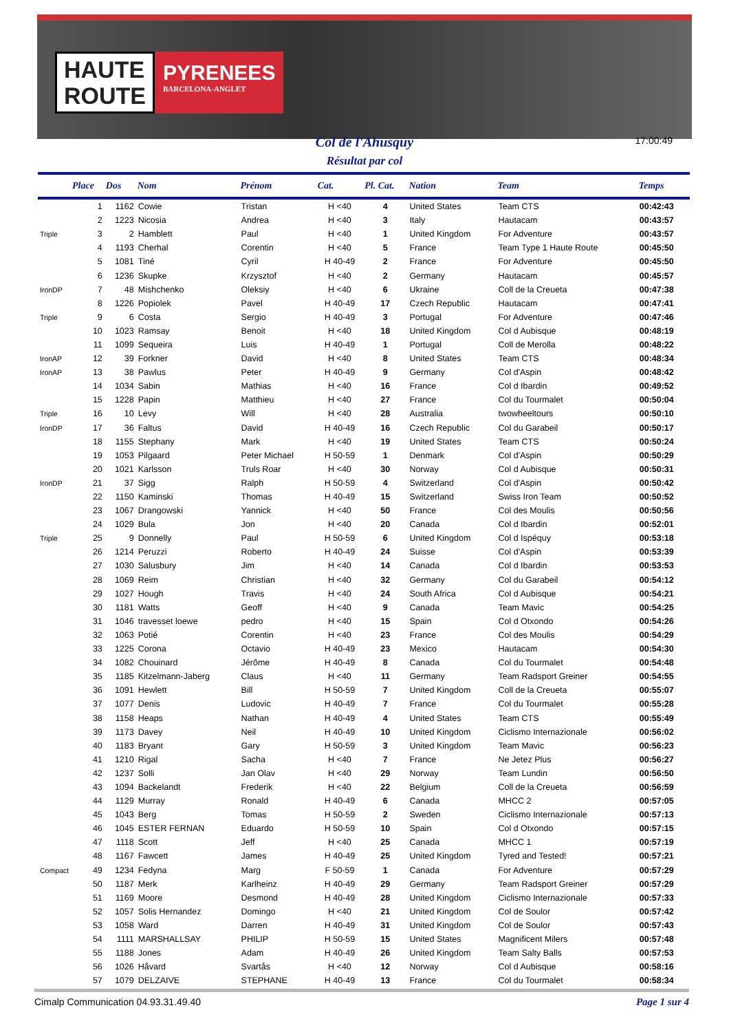HAUTE
ROUTE
PYRENEES
BARCELONA-ANGLET
Col de l'Ahusquy
Résultat par col
17:00:49
| | Place | Dos | Nom | Prénom | Cat. | Pl. Cat. | Nation | Team | Temps |
| --- | --- | --- | --- | --- | --- | --- | --- | --- | --- |
| | 1 | 1162 | Cowie | Tristan | H <40 | 4 | United States | Team CTS | 00:42:43 |
| | 2 | 1223 | Nicosia | Andrea | H <40 | 3 | Italy | Hautacam | 00:43:57 |
| Triple | 3 | 2 | Hamblett | Paul | H <40 | 1 | United Kingdom | For Adventure | 00:43:57 |
| | 4 | 1193 | Cherhal | Corentin | H <40 | 5 | France | Team Type 1 Haute Route | 00:45:50 |
| | 5 | 1081 | Tiné | Cyril | H 40-49 | 2 | France | For Adventure | 00:45:50 |
| | 6 | 1236 | Skupke | Krzysztof | H <40 | 2 | Germany | Hautacam | 00:45:57 |
| IronDP | 7 | 48 | Mishchenko | Oleksiy | H <40 | 6 | Ukraine | Coll de la Creueta | 00:47:38 |
| | 8 | 1226 | Popiolek | Pavel | H 40-49 | 17 | Czech Republic | Hautacam | 00:47:41 |
| Triple | 9 | 6 | Costa | Sergio | H 40-49 | 3 | Portugal | For Adventure | 00:47:46 |
| | 10 | 1023 | Ramsay | Benoit | H <40 | 18 | United Kingdom | Col d Aubisque | 00:48:19 |
| | 11 | 1099 | Sequeira | Luis | H 40-49 | 1 | Portugal | Coll de Merolla | 00:48:22 |
| IronAP | 12 | 39 | Forkner | David | H <40 | 8 | United States | Team CTS | 00:48:34 |
| IronAP | 13 | 38 | Pawlus | Peter | H 40-49 | 9 | Germany | Col d'Aspin | 00:48:42 |
| | 14 | 1034 | Sabin | Mathias | H <40 | 16 | France | Col d Ibardin | 00:49:52 |
| | 15 | 1228 | Papin | Matthieu | H <40 | 27 | France | Col du Tourmalet | 00:50:04 |
| Triple | 16 | 10 | Levy | Will | H <40 | 28 | Australia | twowheeltours | 00:50:10 |
| IronDP | 17 | 36 | Faltus | David | H 40-49 | 16 | Czech Republic | Col du Garabeil | 00:50:17 |
| | 18 | 1155 | Stephany | Mark | H <40 | 19 | United States | Team CTS | 00:50:24 |
| | 19 | 1053 | Pilgaard | Peter Michael | H 50-59 | 1 | Denmark | Col d'Aspin | 00:50:29 |
| | 20 | 1021 | Karlsson | Truls Roar | H <40 | 30 | Norway | Col d Aubisque | 00:50:31 |
| IronDP | 21 | 37 | Sigg | Ralph | H 50-59 | 4 | Switzerland | Col d'Aspin | 00:50:42 |
| | 22 | 1150 | Kaminski | Thomas | H 40-49 | 15 | Switzerland | Swiss Iron Team | 00:50:52 |
| | 23 | 1067 | Drangowski | Yannick | H <40 | 50 | France | Col des Moulis | 00:50:56 |
| | 24 | 1029 | Bula | Jon | H <40 | 20 | Canada | Col d Ibardin | 00:52:01 |
| Triple | 25 | 9 | Donnelly | Paul | H 50-59 | 6 | United Kingdom | Col d Ispéquy | 00:53:18 |
| | 26 | 1214 | Peruzzi | Roberto | H 40-49 | 24 | Suisse | Col d'Aspin | 00:53:39 |
| | 27 | 1030 | Salusbury | Jim | H <40 | 14 | Canada | Col d Ibardin | 00:53:53 |
| | 28 | 1069 | Reim | Christian | H <40 | 32 | Germany | Col du Garabeil | 00:54:12 |
| | 29 | 1027 | Hough | Travis | H <40 | 24 | South Africa | Col d Aubisque | 00:54:21 |
| | 30 | 1181 | Watts | Geoff | H <40 | 9 | Canada | Team Mavic | 00:54:25 |
| | 31 | 1046 | travesset loewe | pedro | H <40 | 15 | Spain | Col d Otxondo | 00:54:26 |
| | 32 | 1063 | Potié | Corentin | H <40 | 23 | France | Col des Moulis | 00:54:29 |
| | 33 | 1225 | Corona | Octavio | H 40-49 | 23 | Mexico | Hautacam | 00:54:30 |
| | 34 | 1082 | Chouinard | Jérôme | H 40-49 | 8 | Canada | Col du Tourmalet | 00:54:48 |
| | 35 | 1185 | Kitzelmann-Jaberg | Claus | H <40 | 11 | Germany | Team Radsport Greiner | 00:54:55 |
| | 36 | 1091 | Hewlett | Bill | H 50-59 | 7 | United Kingdom | Coll de la Creueta | 00:55:07 |
| | 37 | 1077 | Denis | Ludovic | H 40-49 | 7 | France | Col du Tourmalet | 00:55:28 |
| | 38 | 1158 | Heaps | Nathan | H 40-49 | 4 | United States | Team CTS | 00:55:49 |
| | 39 | 1173 | Davey | Neil | H 40-49 | 10 | United Kingdom | Ciclismo Internazionale | 00:56:02 |
| | 40 | 1183 | Bryant | Gary | H 50-59 | 3 | United Kingdom | Team Mavic | 00:56:23 |
| | 41 | 1210 | Rigal | Sacha | H <40 | 7 | France | Ne Jetez Plus | 00:56:27 |
| | 42 | 1237 | Solli | Jan Olav | H <40 | 29 | Norway | Team Lundin | 00:56:50 |
| | 43 | 1094 | Backelandt | Frederik | H <40 | 22 | Belgium | Coll de la Creueta | 00:56:59 |
| | 44 | 1129 | Murray | Ronald | H 40-49 | 6 | Canada | MHCC 2 | 00:57:05 |
| | 45 | 1043 | Berg | Tomas | H 50-59 | 2 | Sweden | Ciclismo Internazionale | 00:57:13 |
| | 46 | 1045 | ESTER FERNAN | Eduardo | H 50-59 | 10 | Spain | Col d Otxondo | 00:57:15 |
| | 47 | 1118 | Scott | Jeff | H <40 | 25 | Canada | MHCC 1 | 00:57:19 |
| | 48 | 1167 | Fawcett | James | H 40-49 | 25 | United Kingdom | Tyred and Tested! | 00:57:21 |
| Compact | 49 | 1234 | Fedyna | Marg | F 50-59 | 1 | Canada | For Adventure | 00:57:29 |
| | 50 | 1187 | Merk | Karlheinz | H 40-49 | 29 | Germany | Team Radsport Greiner | 00:57:29 |
| | 51 | 1169 | Moore | Desmond | H 40-49 | 28 | United Kingdom | Ciclismo Internazionale | 00:57:33 |
| | 52 | 1057 | Solis Hernandez | Domingo | H <40 | 21 | United Kingdom | Col de Soulor | 00:57:42 |
| | 53 | 1058 | Ward | Darren | H 40-49 | 31 | United Kingdom | Col de Soulor | 00:57:43 |
| | 54 | 1111 | MARSHALLSAY | PHILIP | H 50-59 | 15 | United States | Magnificent Milers | 00:57:48 |
| | 55 | 1188 | Jones | Adam | H 40-49 | 26 | United Kingdom | Team Salty Balls | 00:57:53 |
| | 56 | 1026 | Håvard | Svartås | H <40 | 12 | Norway | Col d Aubisque | 00:58:16 |
| | 57 | 1079 | DELZAIVE | STEPHANE | H 40-49 | 13 | France | Col du Tourmalet | 00:58:34 |
Cimalp Communication 04.93.31.49.40 Page 1 sur 4